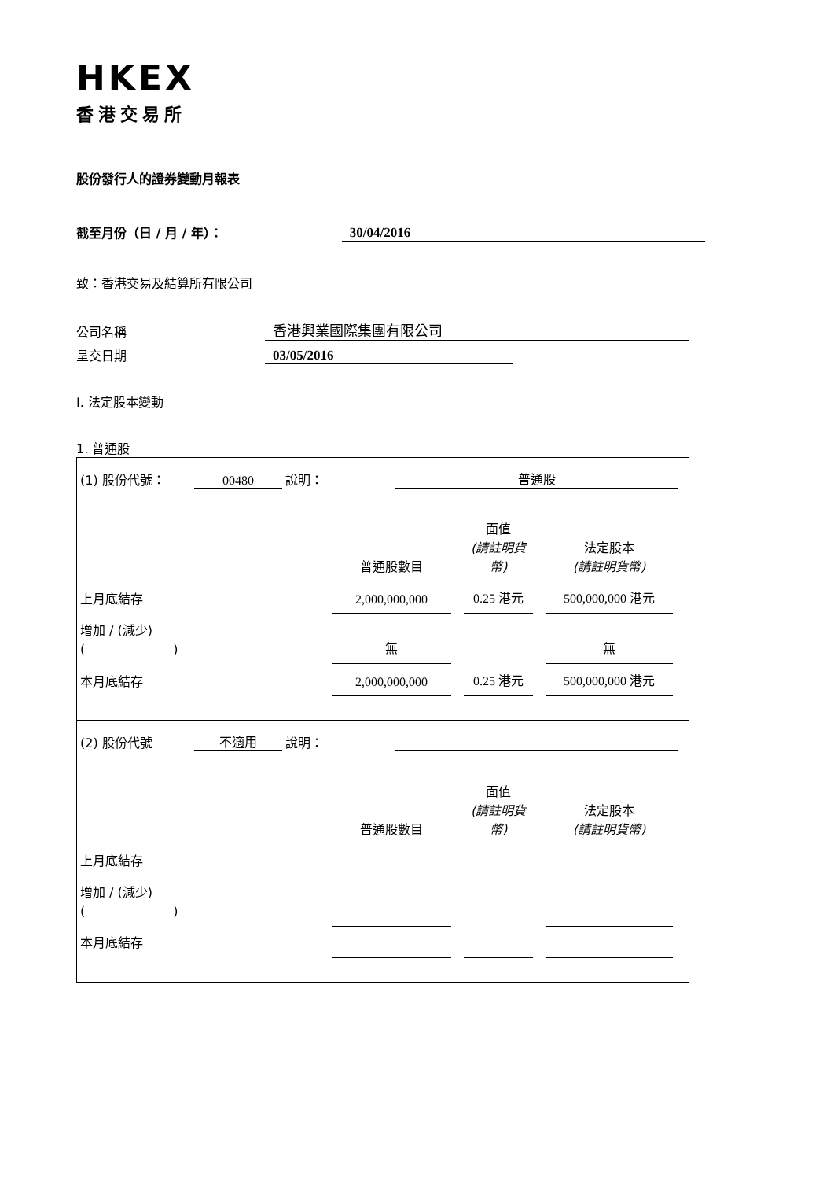HKEX
香港交易所
股份發行人的證券變動月報表
截至月份（日 / 月 / 年）：
30/04/2016
致：香港交易及結算所有限公司
公司名稱
香港興業國際集團有限公司
呈交日期
03/05/2016
I. 法定股本變動
1. 普通股
(1) 股份代號： 00480 說明： 普通股
| | 普通股數目 | | 面值 (請註明貨幣) | | 法定股本 (請註明貨幣) | |
| 上月底結存 | 2,000,000,000 | | 0.25 港元 | | 500,000,000 港元 | |
| 增加 / (減少) ( ) | 無 | | | | 無 | |
| 本月底結存 | 2,000,000,000 | | 0.25 港元 | | 500,000,000 港元 | |
(2) 股份代號 不適用 說明：
| | 普通股數目 | | 面值 (請註明貨幣) | | 法定股本 (請註明貨幣) | |
| 上月底結存 | | | | | | |
| 增加 / (減少) ( ) | | | | | | |
| 本月底結存 | | | | | | |